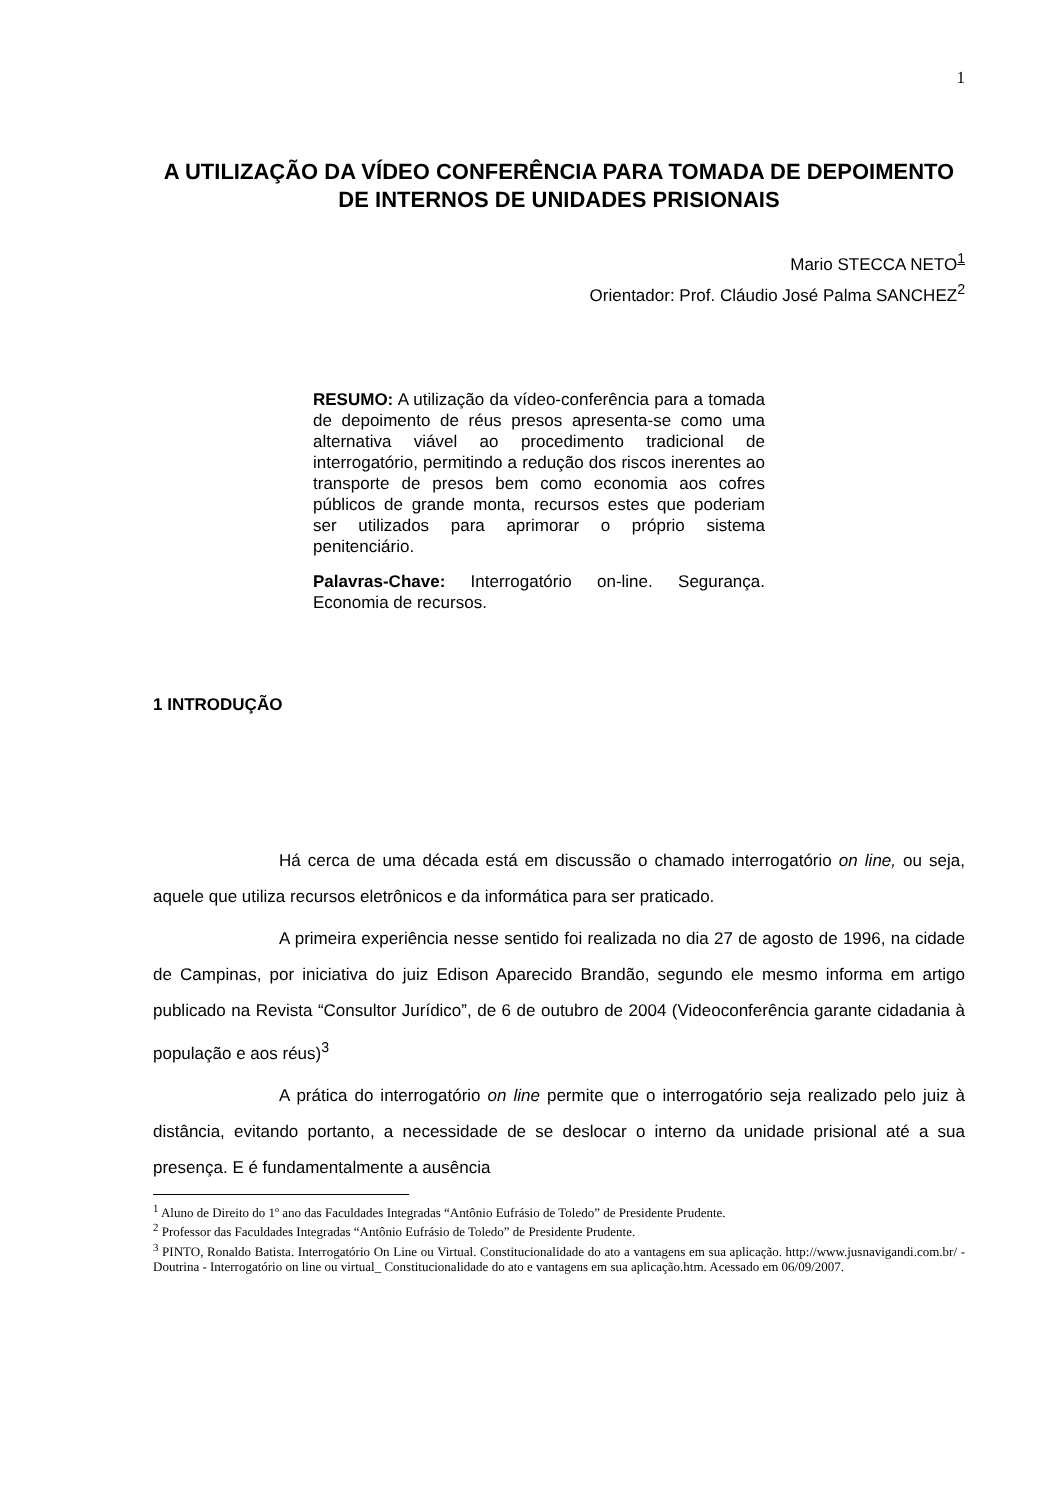1
A UTILIZAÇÃO DA VÍDEO CONFERÊNCIA PARA TOMADA DE DEPOIMENTO DE INTERNOS DE UNIDADES PRISIONAIS
Mario STECCA NETO<sup>1</sup>
Orientador: Prof. Cláudio José Palma SANCHEZ<sup>2</sup>
RESUMO: A utilização da vídeo-conferência para a tomada de depoimento de réus presos apresenta-se como uma alternativa viável ao procedimento tradicional de interrogatório, permitindo a redução dos riscos inerentes ao transporte de presos bem como economia aos cofres públicos de grande monta, recursos estes que poderiam ser utilizados para aprimorar o próprio sistema penitenciário.
Palavras-Chave: Interrogatório on-line. Segurança. Economia de recursos.
1 INTRODUÇÃO
Há cerca de uma década está em discussão o chamado interrogatório on line, ou seja, aquele que utiliza recursos eletrônicos e da informática para ser praticado.
A primeira experiência nesse sentido foi realizada no dia 27 de agosto de 1996, na cidade de Campinas, por iniciativa do juiz Edison Aparecido Brandão, segundo ele mesmo informa em artigo publicado na Revista “Consultor Jurídico”, de 6 de outubro de 2004 (Videoconferência garante cidadania à população e aos réus)<sup>3</sup>
A prática do interrogatório on line permite que o interrogatório seja realizado pelo juiz à distância, evitando portanto, a necessidade de se deslocar o interno da unidade prisional até a sua presença. E é fundamentalmente a ausência
<sup>1</sup> Aluno de Direito do 1º ano das Faculdades Integradas “Antônio Eufrásio de Toledo” de Presidente Prudente.
<sup>2</sup> Professor das Faculdades Integradas “Antônio Eufrásio de Toledo” de Presidente Prudente.
<sup>3</sup> PINTO, Ronaldo Batista. Interrogatório On Line ou Virtual. Constitucionalidade do ato a vantagens em sua aplicação. http://www.jusnavigandi.com.br/ - Doutrina - Interrogatório on line ou virtual_ Constitucionalidade do ato e vantagens em sua aplicação.htm. Acessado em 06/09/2007.